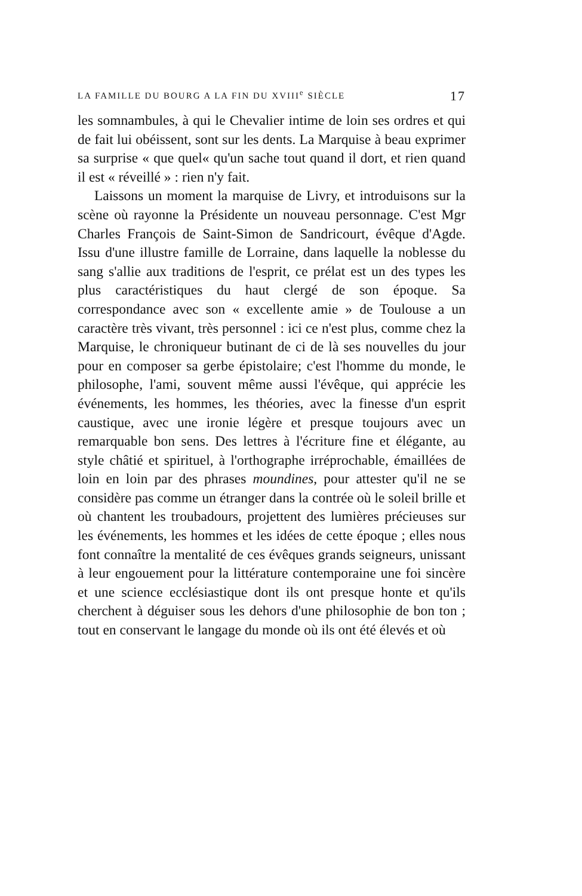LA FAMILLE DU BOURG A LA FIN DU XVIII<sup>e</sup> SIÈCLE 17
les somnambules, à qui le Chevalier intime de loin ses ordres et qui de fait lui obéissent, sont sur les dents. La Marquise à beau exprimer sa surprise « que quel« qu'un sache tout quand il dort, et rien quand il est « réveillé » : rien n'y fait.
Laissons un moment la marquise de Livry, et introduisons sur la scène où rayonne la Présidente un nouveau personnage. C'est Mgr Charles François de Saint-Simon de Sandricourt, évêque d'Agde. Issu d'une illustre famille de Lorraine, dans laquelle la noblesse du sang s'allie aux traditions de l'esprit, ce prélat est un des types les plus caractéristiques du haut clergé de son époque. Sa correspondance avec son « excellente amie » de Toulouse a un caractère très vivant, très personnel : ici ce n'est plus, comme chez la Marquise, le chroniqueur butinant de ci de là ses nouvelles du jour pour en composer sa gerbe épistolaire; c'est l'homme du monde, le philosophe, l'ami, souvent même aussi l'évêque, qui apprécie les événements, les hommes, les théories, avec la finesse d'un esprit caustique, avec une ironie légère et presque toujours avec un remarquable bon sens. Des lettres à l'écriture fine et élégante, au style châtié et spirituel, à l'orthographe irréprochable, émaillées de loin en loin par des phrases moundines, pour attester qu'il ne se considère pas comme un étranger dans la contrée où le soleil brille et où chantent les troubadours, projettent des lumières précieuses sur les événements, les hommes et les idées de cette époque ; elles nous font connaître la mentalité de ces évêques grands seigneurs, unissant à leur engouement pour la littérature contemporaine une foi sincère et une science ecclésiastique dont ils ont presque honte et qu'ils cherchent à déguiser sous les dehors d'une philosophie de bon ton ; tout en conservant le langage du monde où ils ont été élevés et où